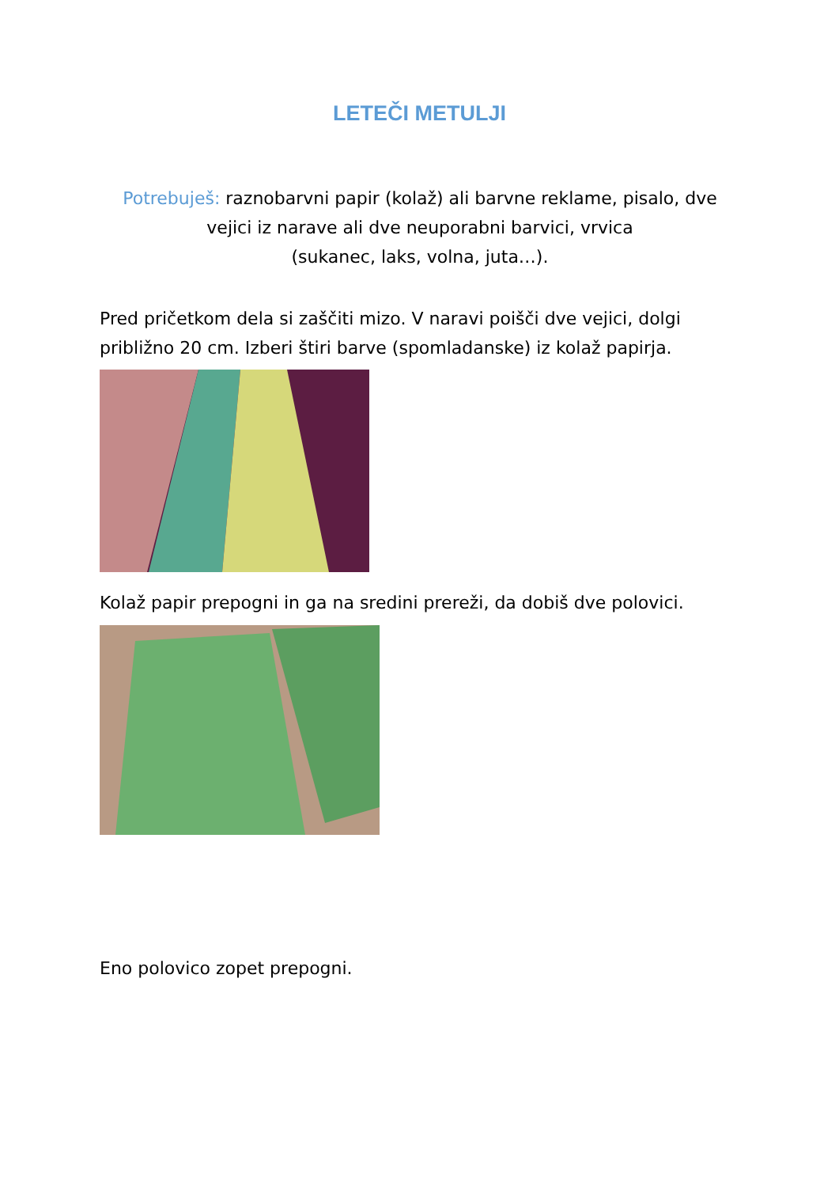LETEČI METULJI
Potrebuješ: raznobarvni papir (kolaž) ali barvne reklame, pisalo, dve vejici iz narave ali dve neuporabni barvici, vrvica
(sukanec, laks, volna, juta…).
Pred pričetkom dela si zaščiti mizo. V naravi poišči dve vejici, dolgi približno 20 cm. Izberi štiri barve (spomladanske) iz kolaž papirja.
Kolaž papir prepogni in ga na sredini prereži, da dobiš dve polovici.
Eno polovico zopet prepogni.